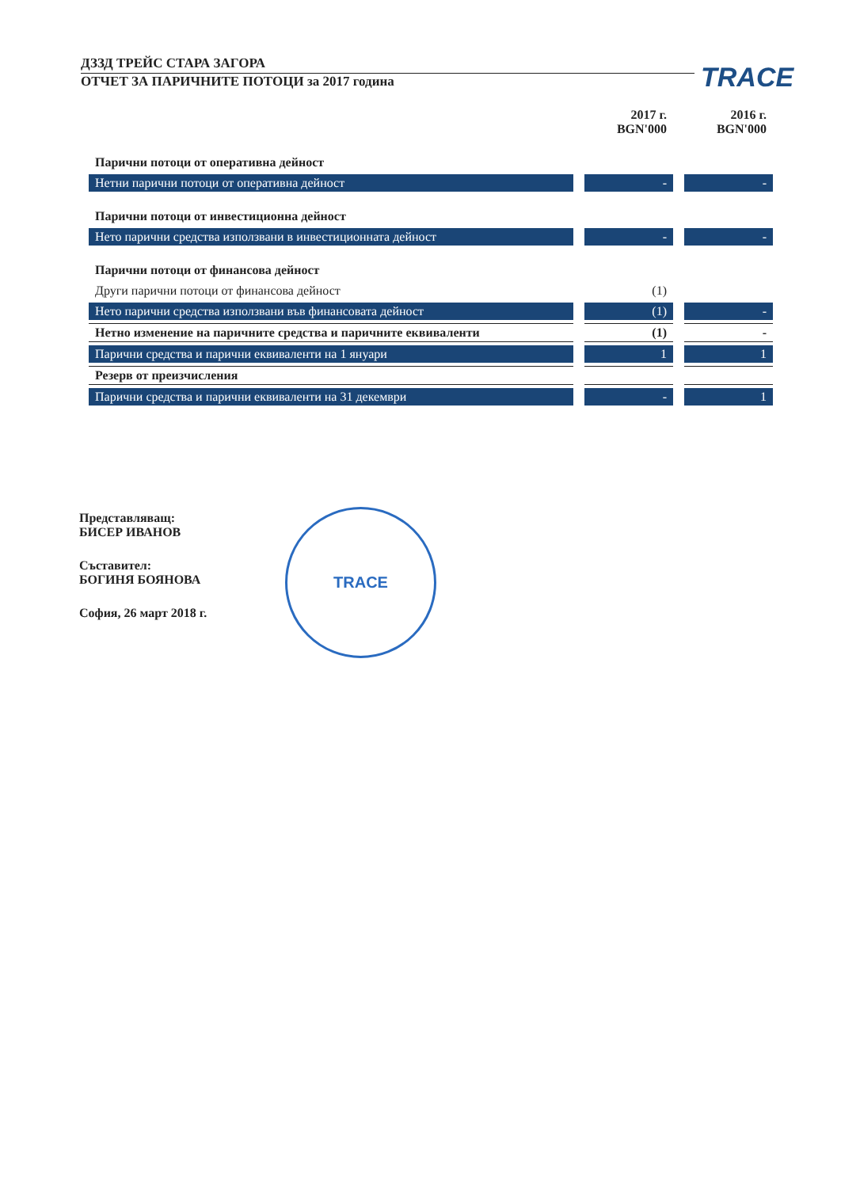ДЗЗД ТРЕЙС СТАРА ЗАГОРА
ОТЧЕТ ЗА ПАРИЧНИТЕ ПОТОЦИ за 2017 година
TRACE
| | 2017 г. BGN'000 | 2016 г. BGN'000 |
| Парични потоци от оперативна дейност | | |
| Нетни парични потоци от оперативна дейност | - | - |
| Парични потоци от инвестиционна дейност | | |
| Нето парични средства използвани в инвестиционната дейност | - | - |
| Парични потоци от финансова дейност | | |
| Други парични потоци от финансова дейност | (1) | |
| Нето парични средства използвани във финансовата дейност | (1) | - |
| Нетно изменение на паричните средства и паричните еквиваленти | (1) | - |
| Парични средства и парични еквиваленти на 1 януари | 1 | 1 |
| Резерв от преизчисления | | |
| Парични средства и парични еквиваленти на 31 декември | - | 1 |
Представляващ:
БИСЕР ИВАНОВ
Съставител:
БОГИНЯ БОЯНОВА
София, 26 март 2018 г.
TRACE